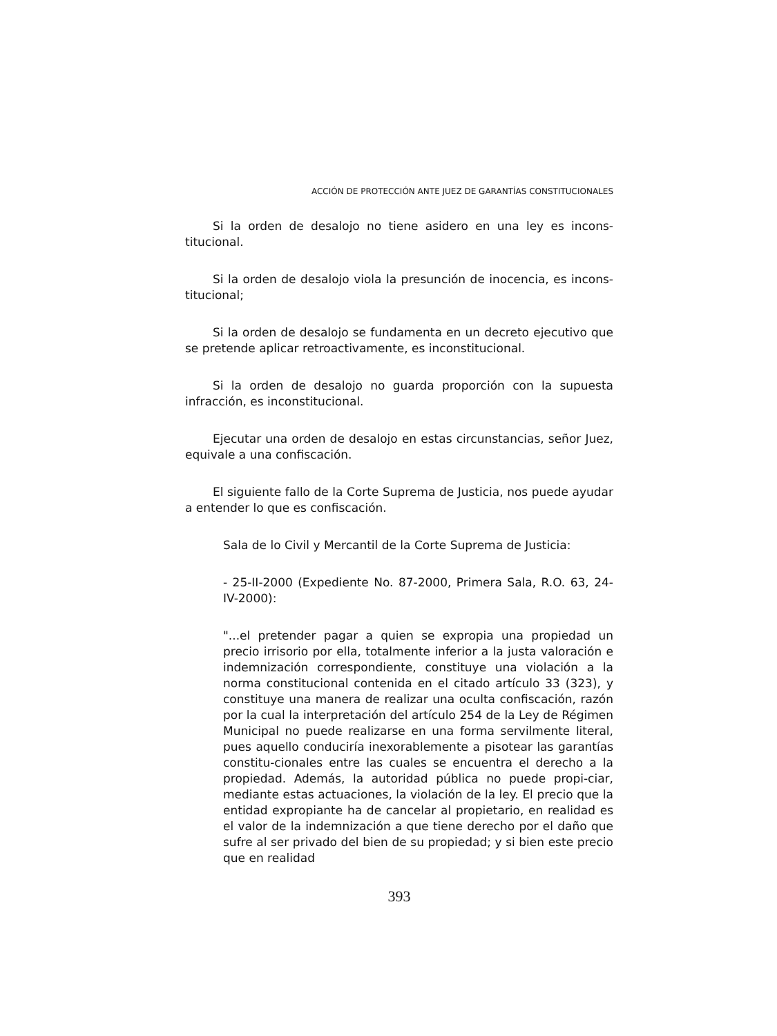ACCIÓN DE PROTECCIÓN ANTE JUEZ DE GARANTÍAS CONSTITUCIONALES
Si la orden de desalojo no tiene asidero en una ley es incons-titucional.
Si la orden de desalojo viola la presunción de inocencia, es incons-titucional;
Si la orden de desalojo se fundamenta en un decreto ejecutivo que se pretende aplicar retroactivamente, es inconstitucional.
Si la orden de desalojo no guarda proporción con la supuesta infracción, es inconstitucional.
Ejecutar una orden de desalojo en estas circunstancias, señor Juez, equivale a una confiscación.
El siguiente fallo de la Corte Suprema de Justicia, nos puede ayudar a entender lo que es confiscación.
Sala de lo Civil y Mercantil de la Corte Suprema de Justicia:
- 25-II-2000 (Expediente No. 87-2000, Primera Sala, R.O. 63, 24-IV-2000):
"...el pretender pagar a quien se expropia una propiedad un precio irrisorio por ella, totalmente inferior a la justa valoración e indemnización correspondiente, constituye una violación a la norma constitucional contenida en el citado artículo 33 (323), y constituye una manera de realizar una oculta confiscación, razón por la cual la interpretación del artículo 254 de la Ley de Régimen Municipal no puede realizarse en una forma servilmente literal, pues aquello conduciría inexorablemente a pisotear las garantías constitu-cionales entre las cuales se encuentra el derecho a la propiedad. Además, la autoridad pública no puede propi-ciar, mediante estas actuaciones, la violación de la ley. El precio que la entidad expropiante ha de cancelar al propietario, en realidad es el valor de la indemnización a que tiene derecho por el daño que sufre al ser privado del bien de su propiedad; y si bien este precio que en realidad
393